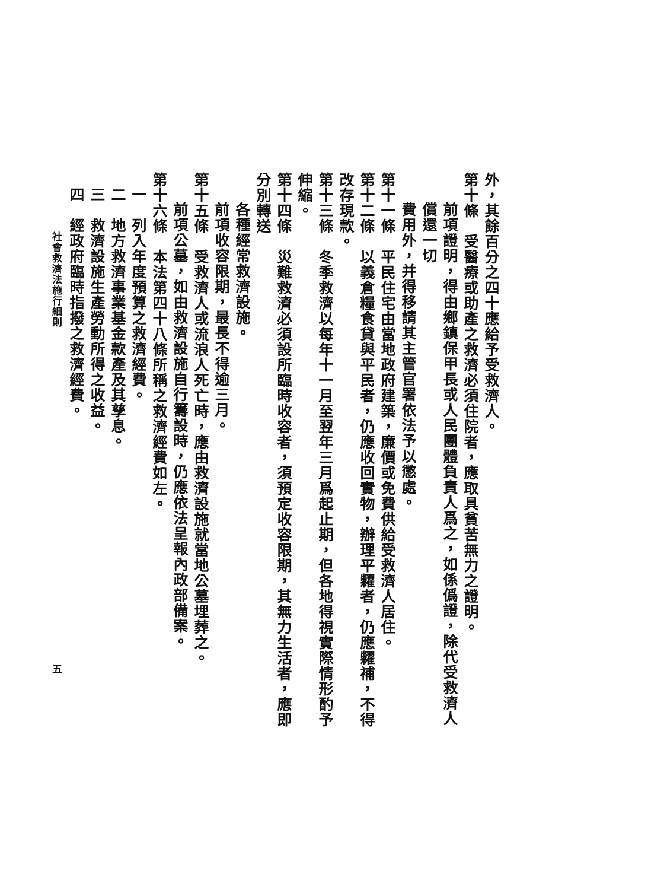外，其餘百分之四十應給予受救濟人。
第十條　受醫療或助產之救濟必須住院者，應取具貧苦無力之證明。
前項證明，得由鄉鎮保甲長或人民團體負責人爲之，如係僞證，除代受救濟人償還一切
費用外，并得移請其主管官署依法予以懲處。
第十一條　平民住宅由當地政府建築，廉價或免費供給受救濟人居住。
第十二條　以義倉糧食貸與平民者，仍應收回實物，辦理平糶者，仍應糶補，不得改存現款。
第十三條　冬季救濟以每年十一月至翌年三月爲起止期，但各地得視實際情形酌予伸縮。
第十四條　災難救濟必須設所臨時收容者，須預定收容限期，其無力生活者，應即分別轉送
各種經常救濟設施。
前項收容限期，最長不得逾三月。
第十五條　受救濟人或流浪人死亡時，應由救濟設施就當地公墓埋葬之。
前項公墓，如由救濟設施自行籌設時，仍應依法呈報內政部備案。
第十六條　本法第四十八條所稱之救濟經費如左。
一　列入年度預算之救濟經費。
二　地方救濟事業基金款產及其孳息。
三　救濟設施生產勞動所得之收益。
四　經政府臨時指撥之救濟經費。
社會救濟法施行細則 五